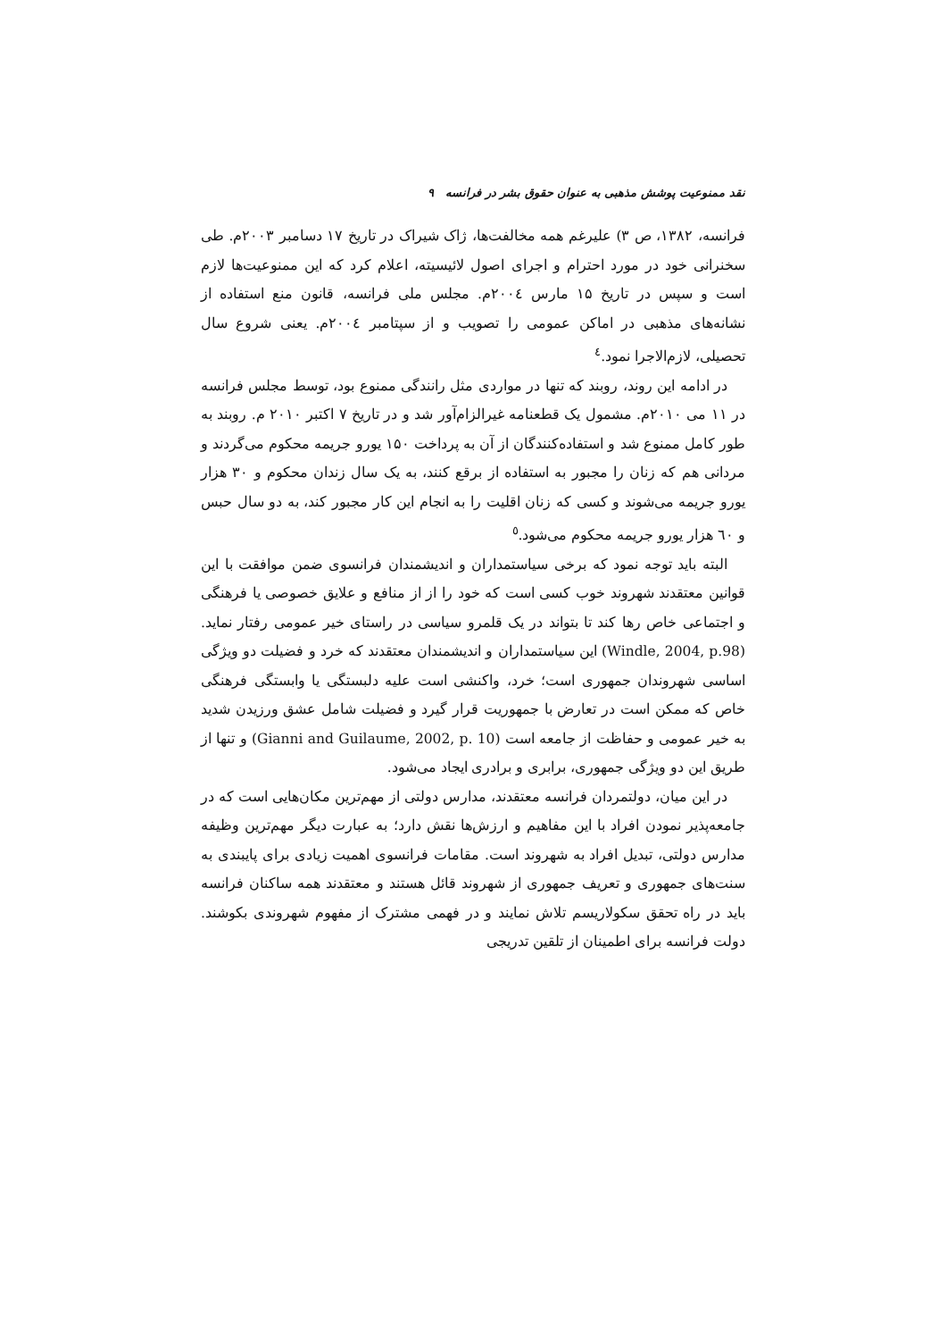نقد ممنوعیت پوشش مذهبی به عنوان حقوق بشر در فرانسه ۹
فرانسه، ۱۳۸۲، ص ۳) علیرغم همه مخالفت‌ها، ژاک شیراک در تاریخ ۱۷ دسامبر ۲۰۰۳م. طی سخنرانی خود در مورد احترام و اجرای اصول لائیسیته، اعلام کرد که این ممنوعیت‌ها لازم است و سپس در تاریخ ۱۵ مارس ۲۰۰٤م. مجلس ملی فرانسه، قانون منع استفاده از نشانه‌های مذهبی در اماکن عمومی را تصویب و از سپتامبر ۲۰۰٤م. یعنی شروع سال تحصیلی، لازم‌الاجرا نمود.<sup>٤</sup>
در ادامه این روند، روبند که تنها در مواردی مثل رانندگی ممنوع بود، توسط مجلس فرانسه در ۱۱ می ۲۰۱۰م. مشمول یک قطعنامه غیرالزام‌آور شد و در تاریخ ۷ اکتبر ۲۰۱۰ م. روبند به طور کامل ممنوع شد و استفاده‌کنندگان از آن به پرداخت ۱۵۰ یورو جریمه محکوم می‌گردند و مردانی هم که زنان را مجبور به استفاده از برقع کنند، به یک سال زندان محکوم و ۳۰ هزار یورو جریمه می‌شوند و کسی که زنان اقلیت را به انجام این کار مجبور کند، به دو سال حبس و ٦۰ هزار یورو جریمه محکوم می‌شود.<sup>٥</sup>
البته باید توجه نمود که برخی سیاستمداران و اندیشمندان فرانسوی ضمن موافقت با این قوانین معتقدند شهروند خوب کسی است که خود را از از منافع و علایق خصوصی یا فرهنگی و اجتماعی خاص رها کند تا بتواند در یک قلمرو سیاسی در راستای خیر عمومی رفتار نماید. (Windle, 2004, p.98) این سیاستمداران و اندیشمندان معتقدند که خرد و فضیلت دو ویژگی اساسی شهروندان جمهوری است؛ خرد، واکنشی است علیه دلبستگی یا وابستگی فرهنگی خاص که ممکن است در تعارض با جمهوریت قرار گیرد و فضیلت شامل عشق ورزیدن شدید به خیر عمومی و حفاظت از جامعه است (Gianni and Guilaume, 2002, p. 10) و تنها از طریق این دو ویژگی جمهوری، برابری و برادری ایجاد می‌شود.
در این میان، دولتمردان فرانسه معتقدند، مدارس دولتی از مهم‌ترین مکان‌هایی است که در جامعه‌پذیر نمودن افراد با این مفاهیم و ارزش‌ها نقش دارد؛ به عبارت دیگر مهم‌ترین وظیفه مدارس دولتی، تبدیل افراد به شهروند است. مقامات فرانسوی اهمیت زیادی برای پایبندی به سنت‌های جمهوری و تعریف جمهوری از شهروند قائل هستند و معتقدند همه ساکنان فرانسه باید در راه تحقق سکولاریسم تلاش نمایند و در فهمی مشترک از مفهوم شهروندی بکوشند. دولت فرانسه برای اطمینان از تلقین تدریجی